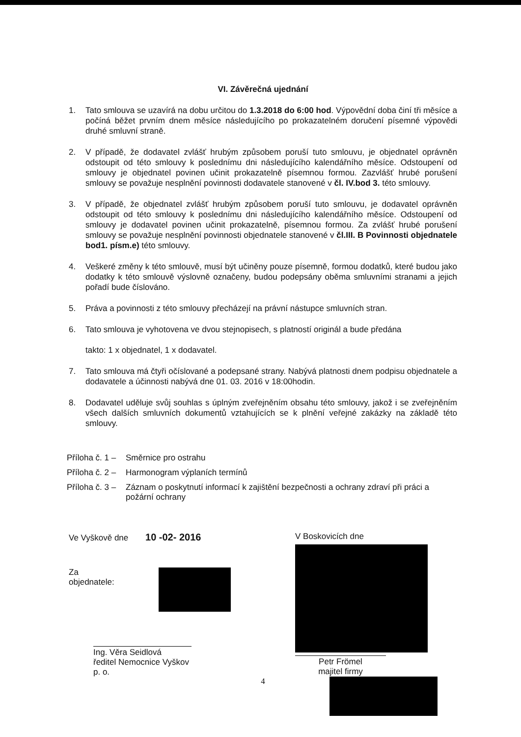VI. Závěrečná ujednání
1. Tato smlouva se uzavírá na dobu určitou do 1.3.2018 do 6:00 hod. Výpovědní doba činí tři měsíce a počíná běžet prvním dnem měsíce následujícího po prokazatelném doručení písemné výpovědi druhé smluvní straně.
2. V případě, že dodavatel zvlášť hrubým způsobem poruší tuto smlouvu, je objednatel oprávněn odstoupit od této smlouvy k poslednímu dni následujícího kalendářního měsíce. Odstoupení od smlouvy je objednatel povinen učinit prokazatelně písemnou formou. Zazvlášť hrubé porušení smlouvy se považuje nesplnění povinnosti dodavatele stanovené v čl. IV.bod 3. této smlouvy.
3. V případě, že objednatel zvlášť hrubým způsobem poruší tuto smlouvu, je dodavatel oprávněn odstoupit od této smlouvy k poslednímu dni následujícího kalendářního měsíce. Odstoupení od smlouvy je dodavatel povinen učinit prokazatelně, písemnou formou. Za zvlášť hrubé porušení smlouvy se považuje nesplnění povinnosti objednatele stanovené v čl.III. B Povinnosti objednatele bod1. písm.e) této smlouvy.
4. Veškeré změny k této smlouvě, musí být učiněny pouze písemně, formou dodatků, které budou jako dodatky k této smlouvě výslovně označeny, budou podepsány oběma smluvními stranami a jejich pořadí bude číslováno.
5. Práva a povinnosti z této smlouvy přecházejí na právní nástupce smluvních stran.
6. Tato smlouva je vyhotovena ve dvou stejnopisech, s platností originál a bude předána
takto: 1 x objednatel, 1 x dodavatel.
7. Tato smlouva má čtyři očíslované a podepsané strany. Nabývá platnosti dnem podpisu objednatele a dodavatele a účinnosti nabývá dne 01. 03. 2016 v 18:00hodin.
8. Dodavatel uděluje svůj souhlas s úplným zveřejněním obsahu této smlouvy, jakož i se zveřejněním všech dalších smluvních dokumentů vztahujících se k plnění veřejné zakázky na základě této smlouvy.
Příloha č. 1 – Směrnice pro ostrahu
Příloha č. 2 – Harmonogram výplaních termínů
Příloha č. 3 – Záznam o poskytnutí informací k zajištění bezpečnosti a ochrany zdraví při práci a požární ochrany
Ve Vyškově dne 10 -02- 2016
Za objednatele:
Ing. Věra Seidlová
ředitel Nemocnice Vyškov p. o.
V Boskovicích dne
Petr Frömel
majitel firmy
4